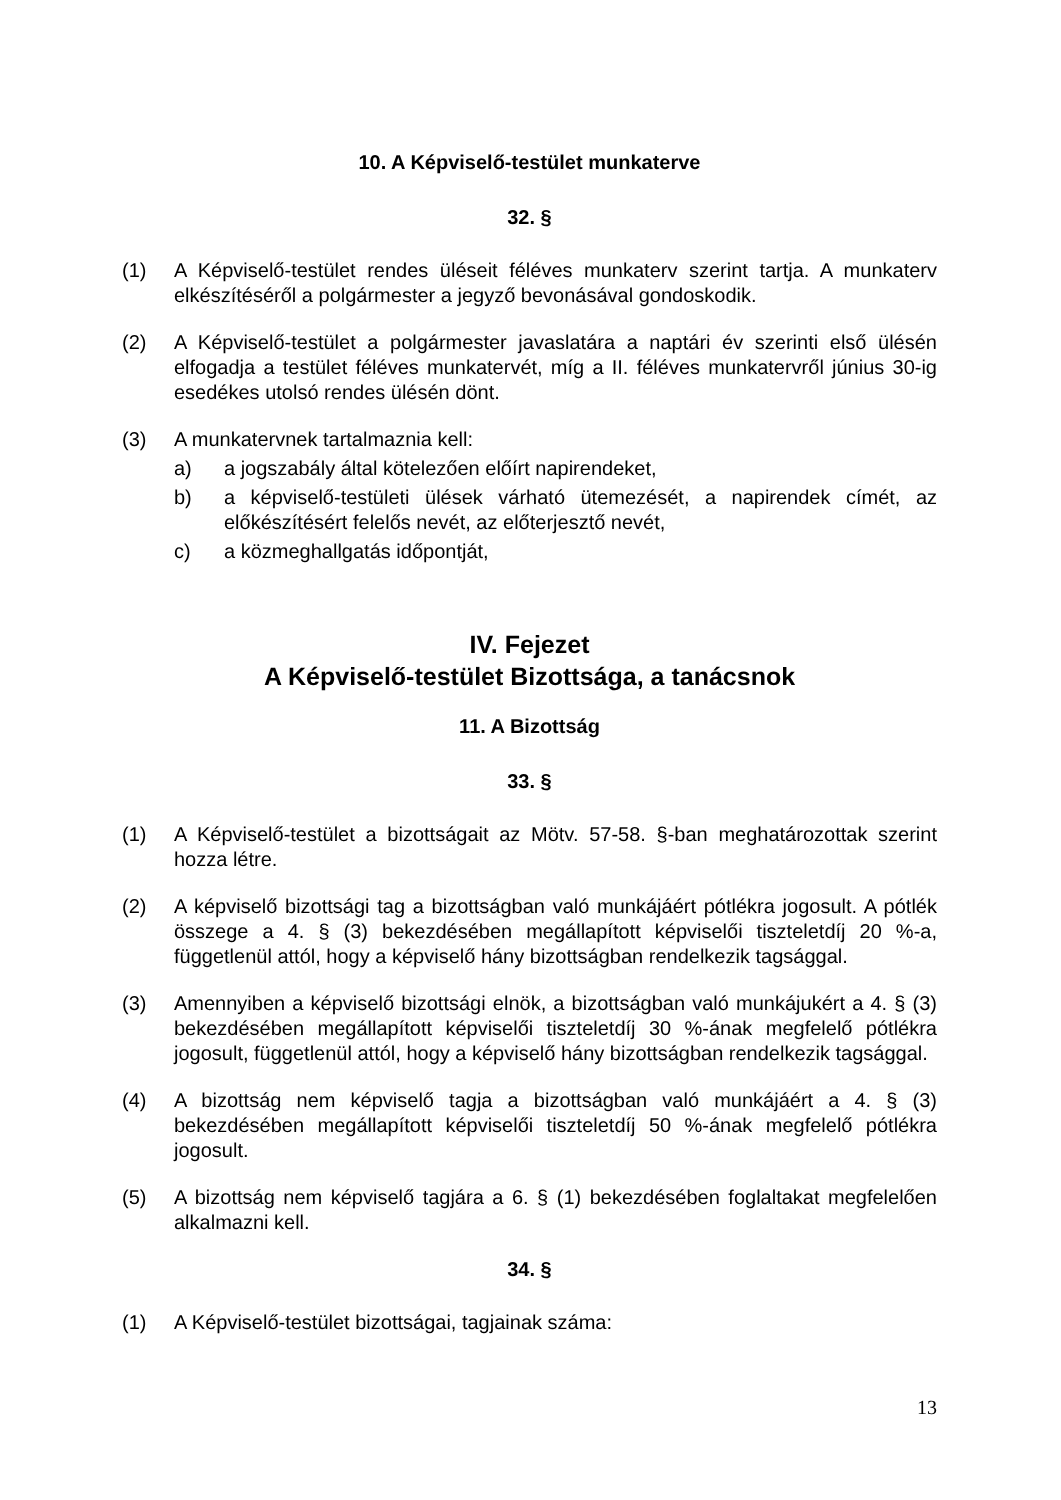10. A Képviselő-testület munkaterve
32. §
(1) A Képviselő-testület rendes üléseit féléves munkaterv szerint tartja. A munkaterv elkészítéséről a polgármester a jegyző bevonásával gondoskodik.
(2) A Képviselő-testület a polgármester javaslatára a naptári év szerinti első ülésén elfogadja a testület féléves munkatervét, míg a II. féléves munkatervről június 30-ig esedékes utolsó rendes ülésén dönt.
(3) A munkatervnek tartalmaznia kell:
a) a jogszabály által kötelezően előírt napirendeket,
b) a képviselő-testületi ülések várható ütemezését, a napirendek címét, az előkészítésért felelős nevét, az előterjesztő nevét,
c) a közmeghallgatás időpontját,
IV. Fejezet
A Képviselő-testület Bizottsága, a tanácsnok
11. A Bizottság
33. §
(1) A Képviselő-testület a bizottságait az Mötv. 57-58. §-ban meghatározottak szerint hozza létre.
(2) A képviselő bizottsági tag a bizottságban való munkájáért pótlékra jogosult. A pótlék összege a 4. § (3) bekezdésében megállapított képviselői tiszteletdíj 20 %-a, függetlenül attól, hogy a képviselő hány bizottságban rendelkezik tagsággal.
(3) Amennyiben a képviselő bizottsági elnök, a bizottságban való munkájukért a 4. § (3) bekezdésében megállapított képviselői tiszteletdíj 30 %-ának megfelelő pótlékra jogosult, függetlenül attól, hogy a képviselő hány bizottságban rendelkezik tagsággal.
(4) A bizottság nem képviselő tagja a bizottságban való munkájáért a 4. § (3) bekezdésében megállapított képviselői tiszteletdíj 50 %-ának megfelelő pótlékra jogosult.
(5) A bizottság nem képviselő tagjára a 6. § (1) bekezdésében foglaltakat megfelelően alkalmazni kell.
34. §
(1) A Képviselő-testület bizottságai, tagjainak száma:
13